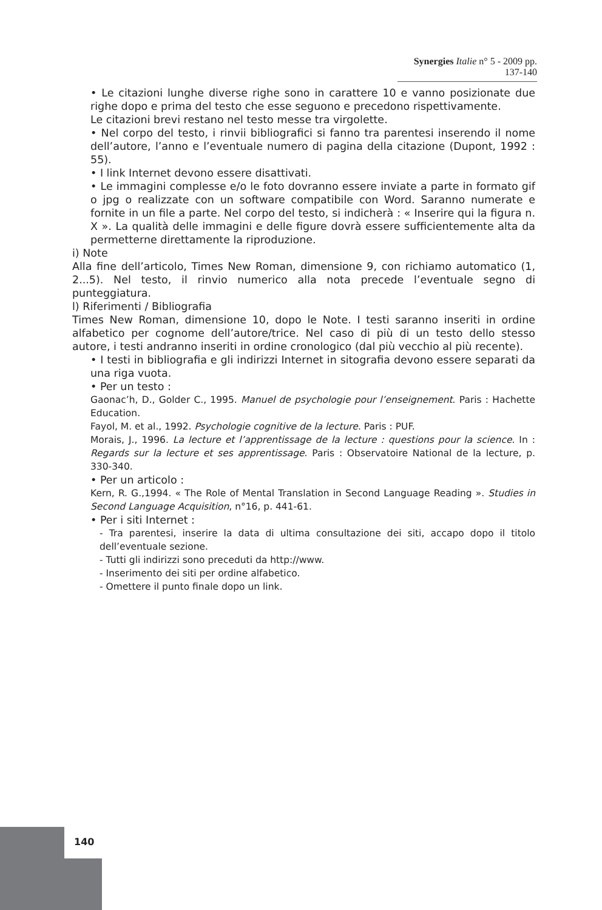Synergies Italie n° 5 - 2009 pp. 137-140
• Le citazioni lunghe diverse righe sono in carattere 10 e vanno posizionate due righe dopo e prima del testo che esse seguono e precedono rispettivamente.
Le citazioni brevi restano nel testo messe tra virgolette.
• Nel corpo del testo, i rinvii bibliografici si fanno tra parentesi inserendo il nome dell’autore, l’anno e l’eventuale numero di pagina della citazione (Dupont, 1992 : 55).
• I link Internet devono essere disattivati.
• Le immagini complesse e/o le foto dovranno essere inviate a parte in formato gif o jpg o realizzate con un software compatibile con Word. Saranno numerate e fornite in un file a parte. Nel corpo del testo, si indicherà : « Inserire qui la figura n. X ». La qualità delle immagini e delle figure dovrà essere sufficientemente alta da permetterne direttamente la riproduzione.
i) Note
Alla fine dell’articolo, Times New Roman, dimensione 9, con richiamo automatico (1, 2...5). Nel testo, il rinvio numerico alla nota precede l’eventuale segno di punteggiatura.
l) Riferimenti / Bibliografia
Times New Roman, dimensione 10, dopo le Note. I testi saranno inseriti in ordine alfabetico per cognome dell’autore/trice. Nel caso di più di un testo dello stesso autore, i testi andranno inseriti in ordine cronologico (dal più vecchio al più recente).
• I testi in bibliografia e gli indirizzi Internet in sitografia devono essere separati da una riga vuota.
• Per un testo :
Gaonac’h, D., Golder C., 1995. Manuel de psychologie pour l’enseignement. Paris : Hachette Education.
Fayol, M. et al., 1992. Psychologie cognitive de la lecture. Paris : PUF.
Morais, J., 1996. La lecture et l’apprentissage de la lecture : questions pour la science. In : Regards sur la lecture et ses apprentissage. Paris : Observatoire National de la lecture, p. 330-340.
• Per un articolo :
Kern, R. G.,1994. « The Role of Mental Translation in Second Language Reading ». Studies in Second Language Acquisition, n°16, p. 441-61.
• Per i siti Internet :
- Tra parentesi, inserire la data di ultima consultazione dei siti, accapo dopo il titolo dell’eventuale sezione.
- Tutti gli indirizzi sono preceduti da http://www.
- Inserimento dei siti per ordine alfabetico.
- Omettere il punto finale dopo un link.
140